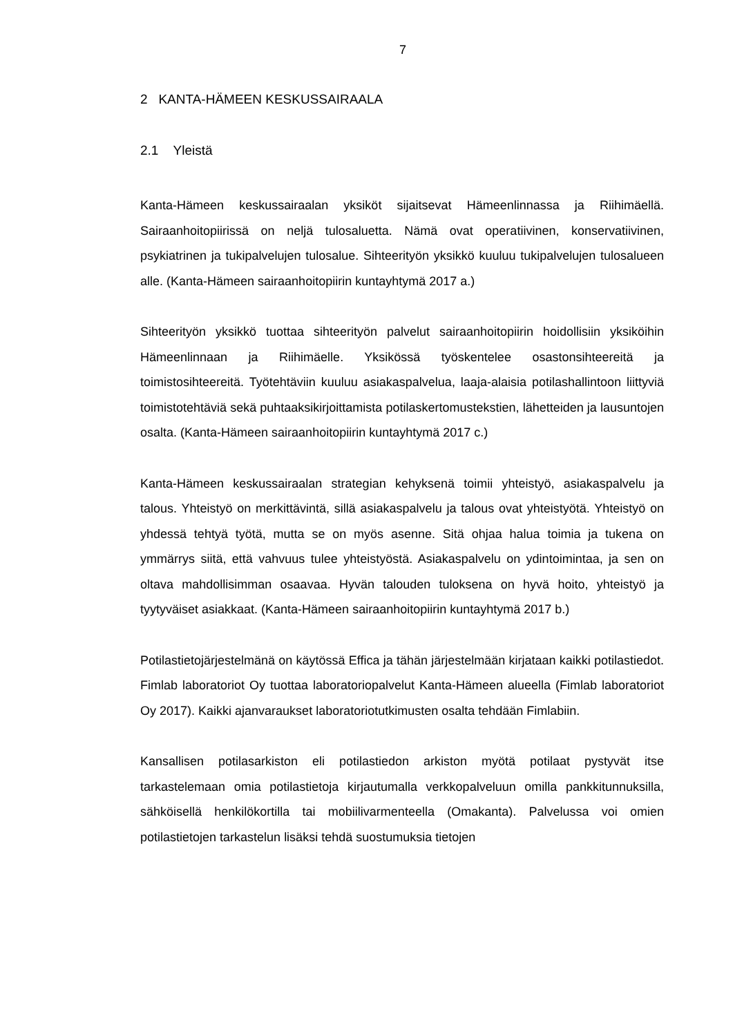7
2 KANTA-HÄMEEN KESKUSSAIRAALA
2.1 Yleistä
Kanta-Hämeen keskussairaalan yksiköt sijaitsevat Hämeenlinnassa ja Riihimäellä. Sairaanhoitopiirissä on neljä tulosaluetta. Nämä ovat operatiivinen, konservatiivinen, psykiatrinen ja tukipalvelujen tulosalue. Sihteerityön yksikkö kuuluu tukipalvelujen tulosalueen alle. (Kanta-Hämeen sairaanhoitopiirin kuntayhtymä 2017 a.)
Sihteerityön yksikkö tuottaa sihteerityön palvelut sairaanhoitopiirin hoidollisiin yksiköihin Hämeenlinnaan ja Riihimäelle. Yksikössä työskentelee osastonsihteereitä ja toimistosihteereitä. Työtehtäviin kuuluu asiakaspalvelua, laaja-alaisia potilashallintoon liittyviä toimistotehtäviä sekä puhtaaksikirjoittamista potilaskertomustekstien, lähetteiden ja lausuntojen osalta. (Kanta-Hämeen sairaanhoitopiirin kuntayhtymä 2017 c.)
Kanta-Hämeen keskussairaalan strategian kehyksenä toimii yhteistyö, asiakaspalvelu ja talous. Yhteistyö on merkittävintä, sillä asiakaspalvelu ja talous ovat yhteistyötä. Yhteistyö on yhdessä tehtyä työtä, mutta se on myös asenne. Sitä ohjaa halua toimia ja tukena on ymmärrys siitä, että vahvuus tulee yhteistyöstä. Asiakaspalvelu on ydintoimintaa, ja sen on oltava mahdollisimman osaavaa. Hyvän talouden tuloksena on hyvä hoito, yhteistyö ja tyytyväiset asiakkaat. (Kanta-Hämeen sairaanhoitopiirin kuntayhtymä 2017 b.)
Potilastietojärjestelmänä on käytössä Effica ja tähän järjestelmään kirjataan kaikki potilastiedot. Fimlab laboratoriot Oy tuottaa laboratoriopalvelut Kanta-Hämeen alueella (Fimlab laboratoriot Oy 2017). Kaikki ajanvaraukset laboratoriotutkimusten osalta tehdään Fimlabiin.
Kansallisen potilasarkiston eli potilastiedon arkiston myötä potilaat pystyvät itse tarkastelemaan omia potilastietoja kirjautumalla verkkopalveluun omilla pankkitunnuksilla, sähköisellä henkilökortilla tai mobiilivarmenteella (Omakanta). Palvelussa voi omien potilastietojen tarkastelun lisäksi tehdä suostumuksia tietojen